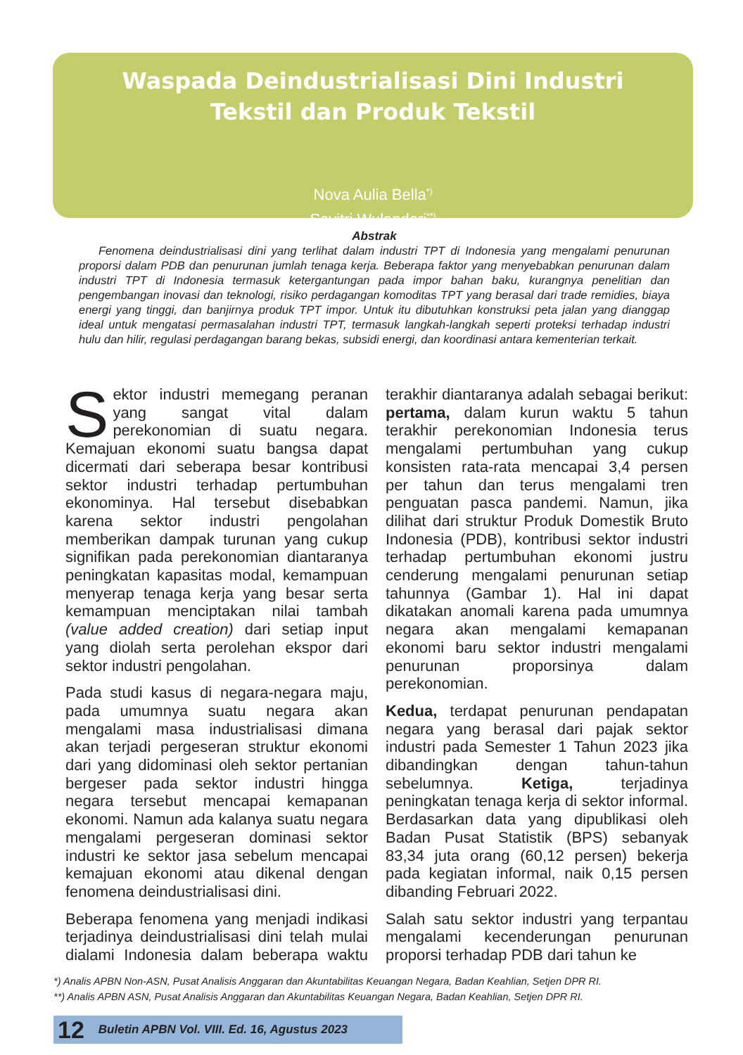Waspada Deindustrialisasi Dini Industri Tekstil dan Produk Tekstil
Nova Aulia Bella<sup>*)</sup>
Savitri Wulandari<sup>**)</sup>
Abstrak
Fenomena deindustrialisasi dini yang terlihat dalam industri TPT di Indonesia yang mengalami penurunan proporsi dalam PDB dan penurunan jumlah tenaga kerja. Beberapa faktor yang menyebabkan penurunan dalam industri TPT di Indonesia termasuk ketergantungan pada impor bahan baku, kurangnya penelitian dan pengembangan inovasi dan teknologi, risiko perdagangan komoditas TPT yang berasal dari trade remidies, biaya energi yang tinggi, dan banjirnya produk TPT impor. Untuk itu dibutuhkan konstruksi peta jalan yang dianggap ideal untuk mengatasi permasalahan industri TPT, termasuk langkah-langkah seperti proteksi terhadap industri hulu dan hilir, regulasi perdagangan barang bekas, subsidi energi, dan koordinasi antara kementerian terkait.
Sektor industri memegang peranan yang sangat vital dalam perekonomian di suatu negara. Kemajuan ekonomi suatu bangsa dapat dicermati dari seberapa besar kontribusi sektor industri terhadap pertumbuhan ekonominya. Hal tersebut disebabkan karena sektor industri pengolahan memberikan dampak turunan yang cukup signifikan pada perekonomian diantaranya peningkatan kapasitas modal, kemampuan menyerap tenaga kerja yang besar serta kemampuan menciptakan nilai tambah (value added creation) dari setiap input yang diolah serta perolehan ekspor dari sektor industri pengolahan.
Pada studi kasus di negara-negara maju, pada umumnya suatu negara akan mengalami masa industrialisasi dimana akan terjadi pergeseran struktur ekonomi dari yang didominasi oleh sektor pertanian bergeser pada sektor industri hingga negara tersebut mencapai kemapanan ekonomi. Namun ada kalanya suatu negara mengalami pergeseran dominasi sektor industri ke sektor jasa sebelum mencapai kemajuan ekonomi atau dikenal dengan fenomena deindustrialisasi dini.
Beberapa fenomena yang menjadi indikasi terjadinya deindustrialisasi dini telah mulai dialami Indonesia dalam beberapa waktu terakhir diantaranya adalah sebagai berikut: pertama, dalam kurun waktu 5 tahun terakhir perekonomian Indonesia terus mengalami pertumbuhan yang cukup konsisten rata-rata mencapai 3,4 persen per tahun dan terus mengalami tren penguatan pasca pandemi. Namun, jika dilihat dari struktur Produk Domestik Bruto Indonesia (PDB), kontribusi sektor industri terhadap pertumbuhan ekonomi justru cenderung mengalami penurunan setiap tahunnya (Gambar 1). Hal ini dapat dikatakan anomali karena pada umumnya negara akan mengalami kemapanan ekonomi baru sektor industri mengalami penurunan proporsinya dalam perekonomian.
Kedua, terdapat penurunan pendapatan negara yang berasal dari pajak sektor industri pada Semester 1 Tahun 2023 jika dibandingkan dengan tahun-tahun sebelumnya. Ketiga, terjadinya peningkatan tenaga kerja di sektor informal. Berdasarkan data yang dipublikasi oleh Badan Pusat Statistik (BPS) sebanyak 83,34 juta orang (60,12 persen) bekerja pada kegiatan informal, naik 0,15 persen dibanding Februari 2022.
Salah satu sektor industri yang terpantau mengalami kecenderungan penurunan proporsi terhadap PDB dari tahun ke
*) Analis APBN Non-ASN, Pusat Analisis Anggaran dan Akuntabilitas Keuangan Negara, Badan Keahlian, Setjen DPR RI.
**) Analis APBN ASN, Pusat Analisis Anggaran dan Akuntabilitas Keuangan Negara, Badan Keahlian, Setjen DPR RI.
12 Buletin APBN Vol. VIII. Ed. 16, Agustus 2023